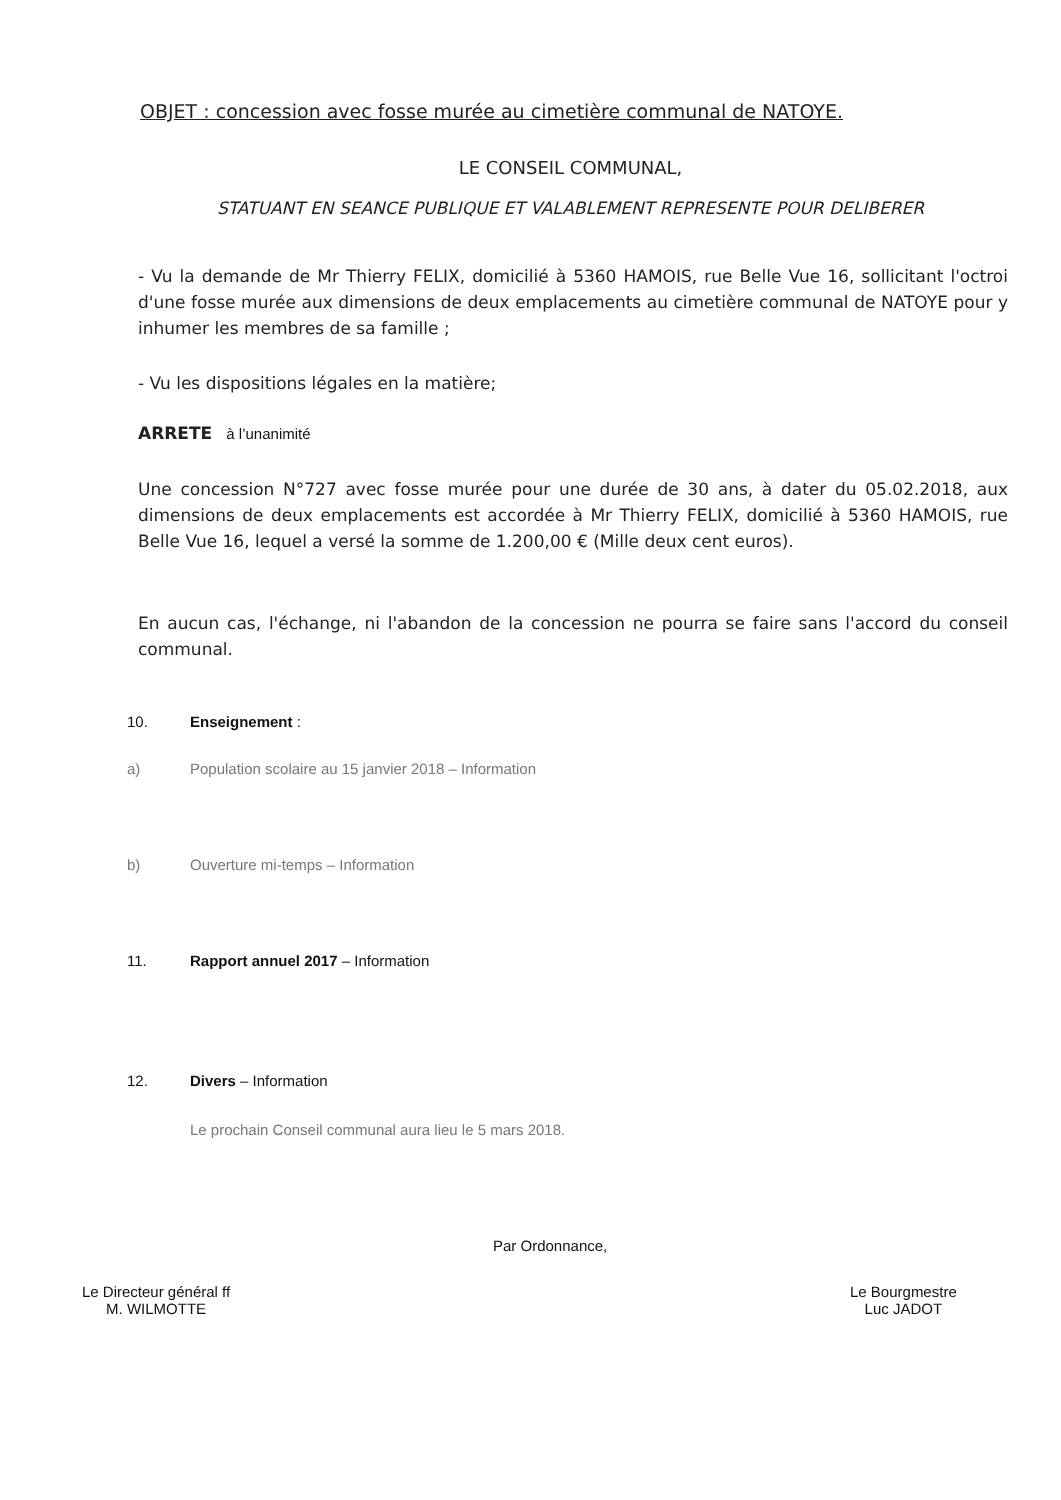OBJET : concession avec fosse murée au cimetière communal de NATOYE.
LE CONSEIL COMMUNAL,
STATUANT EN SEANCE PUBLIQUE ET VALABLEMENT REPRESENTE POUR DELIBERER
- Vu la demande de Mr Thierry FELIX, domicilié à 5360 HAMOIS, rue Belle Vue 16, sollicitant l'octroi d'une fosse murée aux dimensions de deux emplacements au cimetière communal de NATOYE pour y inhumer les membres de sa famille ;
- Vu les dispositions légales en la matière;
ARRETE à l’unanimité
Une concession N°727 avec fosse murée pour une durée de 30 ans, à dater du 05.02.2018, aux dimensions de deux emplacements est accordée à Mr Thierry FELIX, domicilié à 5360 HAMOIS, rue Belle Vue 16, lequel a versé la somme de 1.200,00 € (Mille deux cent euros).
En aucun cas, l'échange, ni l'abandon de la concession ne pourra se faire sans l'accord du conseil communal.
10. Enseignement :
a)
Population scolaire au 15 janvier 2018 – Information
b)
Ouverture mi-temps – Information
11.
Rapport annuel 2017 – Information
12. Divers – Information
Le prochain Conseil communal aura lieu le 5 mars 2018.
Par Ordonnance,
Le Directeur général ff
M. WILMOTTE
Le Bourgmestre
Luc JADOT